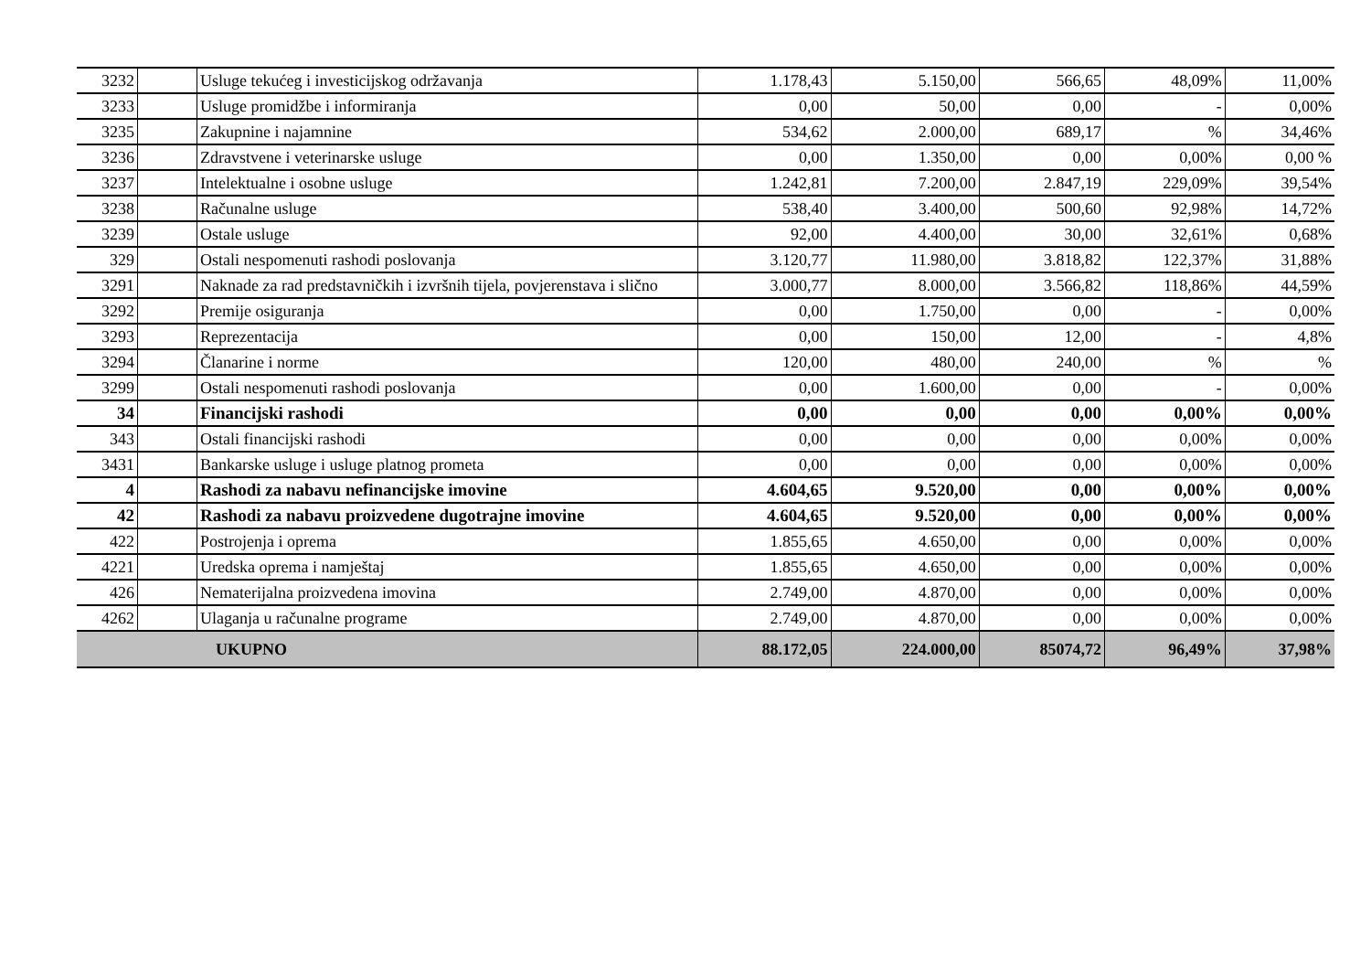| 3232 | | Usluge tekućeg i investicijskog održavanja | 1.178,43 | 5.150,00 | 566,65 | 48,09% | 11,00% |
| 3233 | | Usluge promidžbe i informiranja | 0,00 | 50,00 | 0,00 | - | 0,00% |
| 3235 | | Zakupnine i najamnine | 534,62 | 2.000,00 | 689,17 | % | 34,46% |
| 3236 | | Zdravstvene i veterinarske usluge | 0,00 | 1.350,00 | 0,00 | 0,00% | 0,00 % |
| 3237 | | Intelektualne i osobne usluge | 1.242,81 | 7.200,00 | 2.847,19 | 229,09% | 39,54% |
| 3238 | | Računalne usluge | 538,40 | 3.400,00 | 500,60 | 92,98% | 14,72% |
| 3239 | | Ostale usluge | 92,00 | 4.400,00 | 30,00 | 32,61% | 0,68% |
| 329 | | Ostali nespomenuti rashodi poslovanja | 3.120,77 | 11.980,00 | 3.818,82 | 122,37% | 31,88% |
| 3291 | | Naknade za rad predstavničkih i izvršnih tijela, povjerenstava i slično | 3.000,77 | 8.000,00 | 3.566,82 | 118,86% | 44,59% |
| 3292 | | Premije osiguranja | 0,00 | 1.750,00 | 0,00 | - | 0,00% |
| 3293 | | Reprezentacija | 0,00 | 150,00 | 12,00 | - | 4,8% |
| 3294 | | Članarine i norme | 120,00 | 480,00 | 240,00 | % | % |
| 3299 | | Ostali nespomenuti rashodi poslovanja | 0,00 | 1.600,00 | 0,00 | - | 0,00% |
| 34 | | Financijski rashodi | 0,00 | 0,00 | 0,00 | 0,00% | 0,00% |
| 343 | | Ostali financijski rashodi | 0,00 | 0,00 | 0,00 | 0,00% | 0,00% |
| 3431 | | Bankarske usluge i usluge platnog prometa | 0,00 | 0,00 | 0,00 | 0,00% | 0,00% |
| 4 | | Rashodi za nabavu nefinancijske imovine | 4.604,65 | 9.520,00 | 0,00 | 0,00% | 0,00% |
| 42 | | Rashodi za nabavu proizvedene dugotrajne imovine | 4.604,65 | 9.520,00 | 0,00 | 0,00% | 0,00% |
| 422 | | Postrojenja i oprema | 1.855,65 | 4.650,00 | 0,00 | 0,00% | 0,00% |
| 4221 | | Uredska oprema i namještaj | 1.855,65 | 4.650,00 | 0,00 | 0,00% | 0,00% |
| 426 | | Nematerijalna proizvedena imovina | 2.749,00 | 4.870,00 | 0,00 | 0,00% | 0,00% |
| 4262 | | Ulaganja u računalne programe | 2.749,00 | 4.870,00 | 0,00 | 0,00% | 0,00% |
| UKUPNO | | | 88.172,05 | 224.000,00 | 85074,72 | 96,49% | 37,98% |